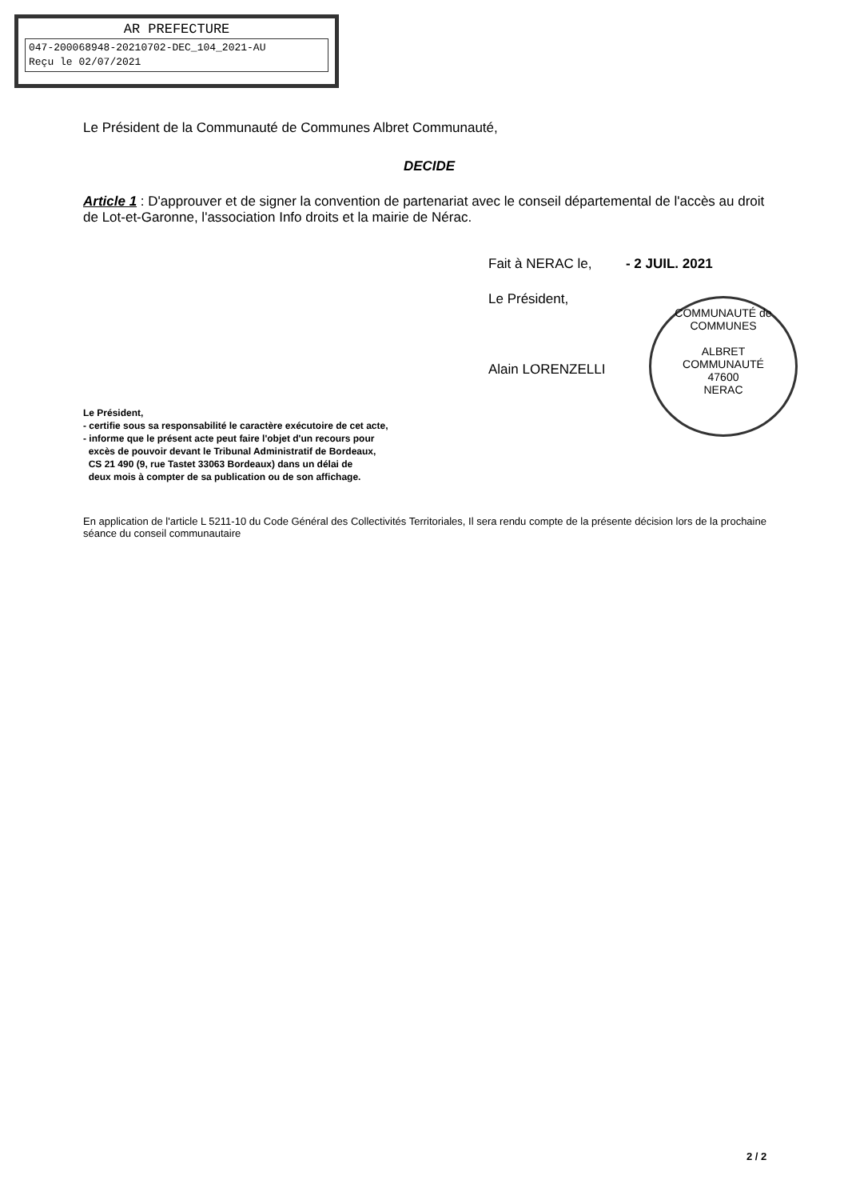AR PREFECTURE
047-200068948-20210702-DEC_104_2021-AU
Reçu le 02/07/2021
Le Président de la Communauté de Communes Albret Communauté,
DECIDE
Article 1 : D'approuver et de signer la convention de partenariat avec le conseil départemental de l'accès au droit de Lot-et-Garonne, l'association Info droits et la mairie de Nérac.
Fait à NERAC le, - 2 JUIL. 2021
Le Président,
Alain LORENZELLI
Le Président,
- certifie sous sa responsabilité le caractère exécutoire de cet acte,
- informe que le présent acte peut faire l'objet d'un recours pour
excès de pouvoir devant le Tribunal Administratif de Bordeaux,
CS 21 490 (9, rue Tastet 33063 Bordeaux) dans un délai de
deux mois à compter de sa publication ou de son affichage.
En application de l'article L 5211-10 du Code Général des Collectivités Territoriales, Il sera rendu compte de la présente décision lors de la prochaine séance du conseil communautaire
COMMUNAUTÉ de COMMUNES
ALBRET
COMMUNAUTÉ
47600
NERAC
2 / 2